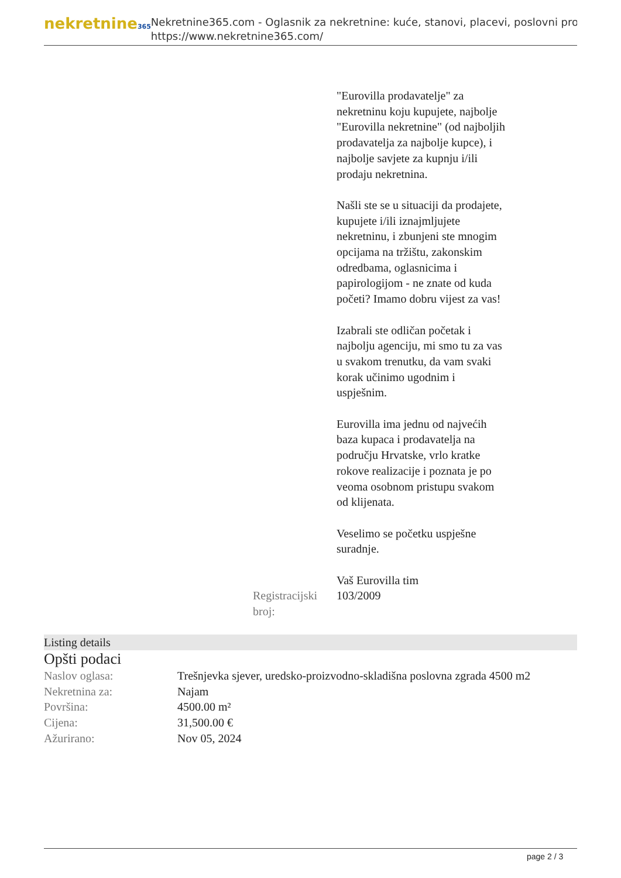nekretnine365
Nekretnine365.com - Oglasnik za nekretnine: kuće, stanovi, placevi, poslovni pro
https://www.nekretnine365.com/
"Eurovilla prodavatelje" za nekretninu koju kupujete, najbolje "Eurovilla nekretnine" (od najboljih prodavatelja za najbolje kupce), i najbolje savjete za kupnju i/ili prodaju nekretnina.
Našli ste se u situaciji da prodajete, kupujete i/ili iznajmljujete nekretninu, i zbunjeni ste mnogim opcijama na tržištu, zakonskim odredbama, oglasnicima i papirologijom - ne znate od kuda početi? Imamo dobru vijest za vas!
Izabrali ste odličan početak i najbolju agenciju, mi smo tu za vas u svakom trenutku, da vam svaki korak učinimo ugodnim i uspješnim.
Eurovilla ima jednu od najvećih baza kupaca i prodavatelja na području Hrvatske, vrlo kratke rokove realizacije i poznata je po veoma osobnom pristupu svakom od klijenata.
Veselimo se početku uspješne suradnje.
Vaš Eurovilla tim
Registracijski broj:
103/2009
Listing details
Opšti podaci
| Naslov oglasa: | Trešnjevka sjever, uredsko-proizvodno-skladišna poslovna zgrada 4500 m2 |
| Nekretnina za: | Najam |
| Površina: | 4500.00 m² |
| Cijena: | 31,500.00 € |
| Ažurirano: | Nov 05, 2024 |
page 2 / 3